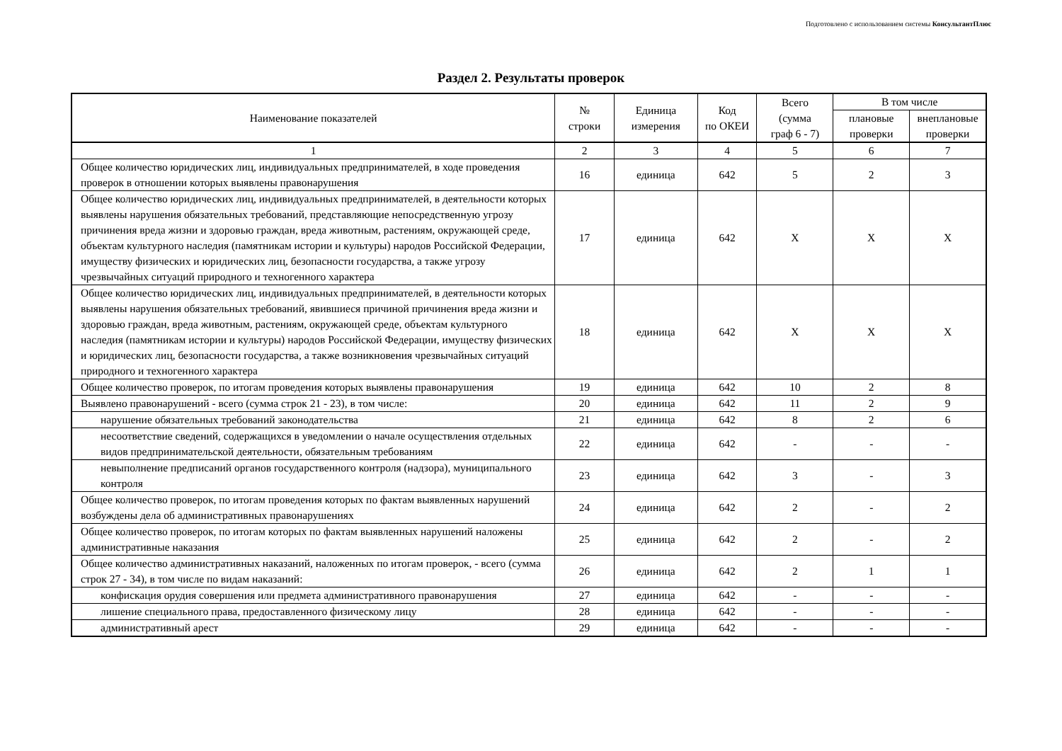Подготовлено с использованием системы КонсультантПлюс
Раздел 2. Результаты проверок
| Наименование показателей | № строки | Единица измерения | Код по ОКЕИ | Всего (сумма граф 6 - 7) | В том числе | |
| --- | --- | --- | --- | --- | --- | --- |
| | | | | | плановые проверки | внеплановые проверки |
| 1 | 2 | 3 | 4 | 5 | 6 | 7 |
| Общее количество юридических лиц, индивидуальных предпринимателей, в ходе проведения проверок в отношении которых выявлены правонарушения | 16 | единица | 642 | 5 | 2 | 3 |
| Общее количество юридических лиц, индивидуальных предпринимателей, в деятельности которых выявлены нарушения обязательных требований, представляющие непосредственную угрозу причинения вреда жизни и здоровью граждан, вреда животным, растениям, окружающей среде, объектам культурного наследия (памятникам истории и культуры) народов Российской Федерации, имуществу физических и юридических лиц, безопасности государства, а также угрозу чрезвычайных ситуаций природного и техногенного характера | 17 | единица | 642 | X | X | X |
| Общее количество юридических лиц, индивидуальных предпринимателей, в деятельности которых выявлены нарушения обязательных требований, явившиеся причиной причинения вреда жизни и здоровью граждан, вреда животным, растениям, окружающей среде, объектам культурного наследия (памятникам истории и культуры) народов Российской Федерации, имуществу физических и юридических лиц, безопасности государства, а также возникновения чрезвычайных ситуаций природного и техногенного характера | 18 | единица | 642 | X | X | X |
| Общее количество проверок, по итогам проведения которых выявлены правонарушения | 19 | единица | 642 | 10 | 2 | 8 |
| Выявлено правонарушений - всего (сумма строк 21 - 23), в том числе: | 20 | единица | 642 | 11 | 2 | 9 |
| нарушение обязательных требований законодательства | 21 | единица | 642 | 8 | 2 | 6 |
| несоответствие сведений, содержащихся в уведомлении о начале осуществления отдельных видов предпринимательской деятельности, обязательным требованиям | 22 | единица | 642 | - | - | - |
| невыполнение предписаний органов государственного контроля (надзора), муниципального контроля | 23 | единица | 642 | 3 | - | 3 |
| Общее количество проверок, по итогам проведения которых по фактам выявленных нарушений возбуждены дела об административных правонарушениях | 24 | единица | 642 | 2 | - | 2 |
| Общее количество проверок, по итогам которых по фактам выявленных нарушений наложены административные наказания | 25 | единица | 642 | 2 | - | 2 |
| Общее количество административных наказаний, наложенных по итогам проверок, - всего (сумма строк 27 - 34), в том числе по видам наказаний: | 26 | единица | 642 | 2 | 1 | 1 |
| конфискация орудия совершения или предмета административного правонарушения | 27 | единица | 642 | - | - | - |
| лишение специального права, предоставленного физическому лицу | 28 | единица | 642 | - | - | - |
| административный арест | 29 | единица | 642 | - | - | - |